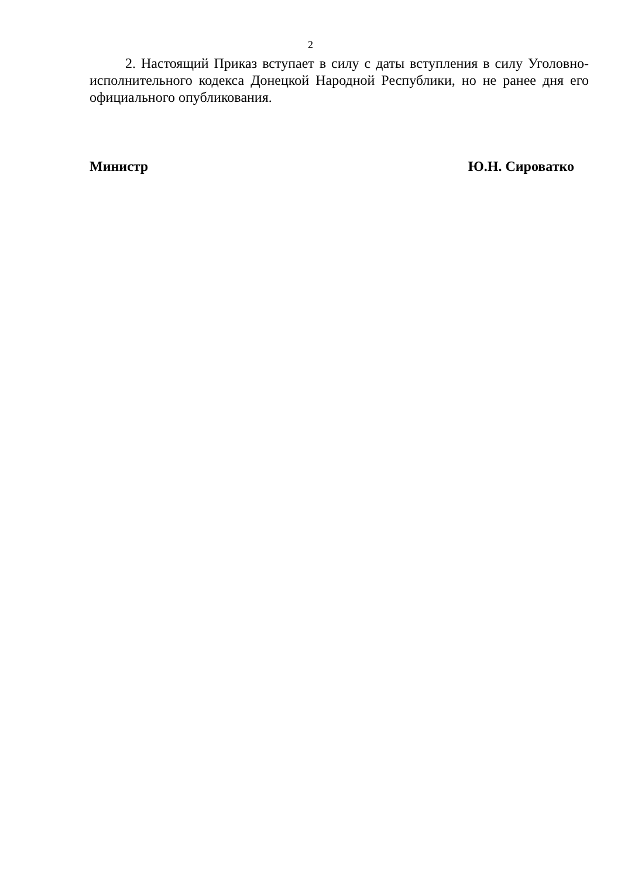2
2. Настоящий Приказ вступает в силу с даты вступления в силу Уголовно-исполнительного кодекса Донецкой Народной Республики, но не ранее дня его официального опубликования.
Министр Ю.Н. Сироватко